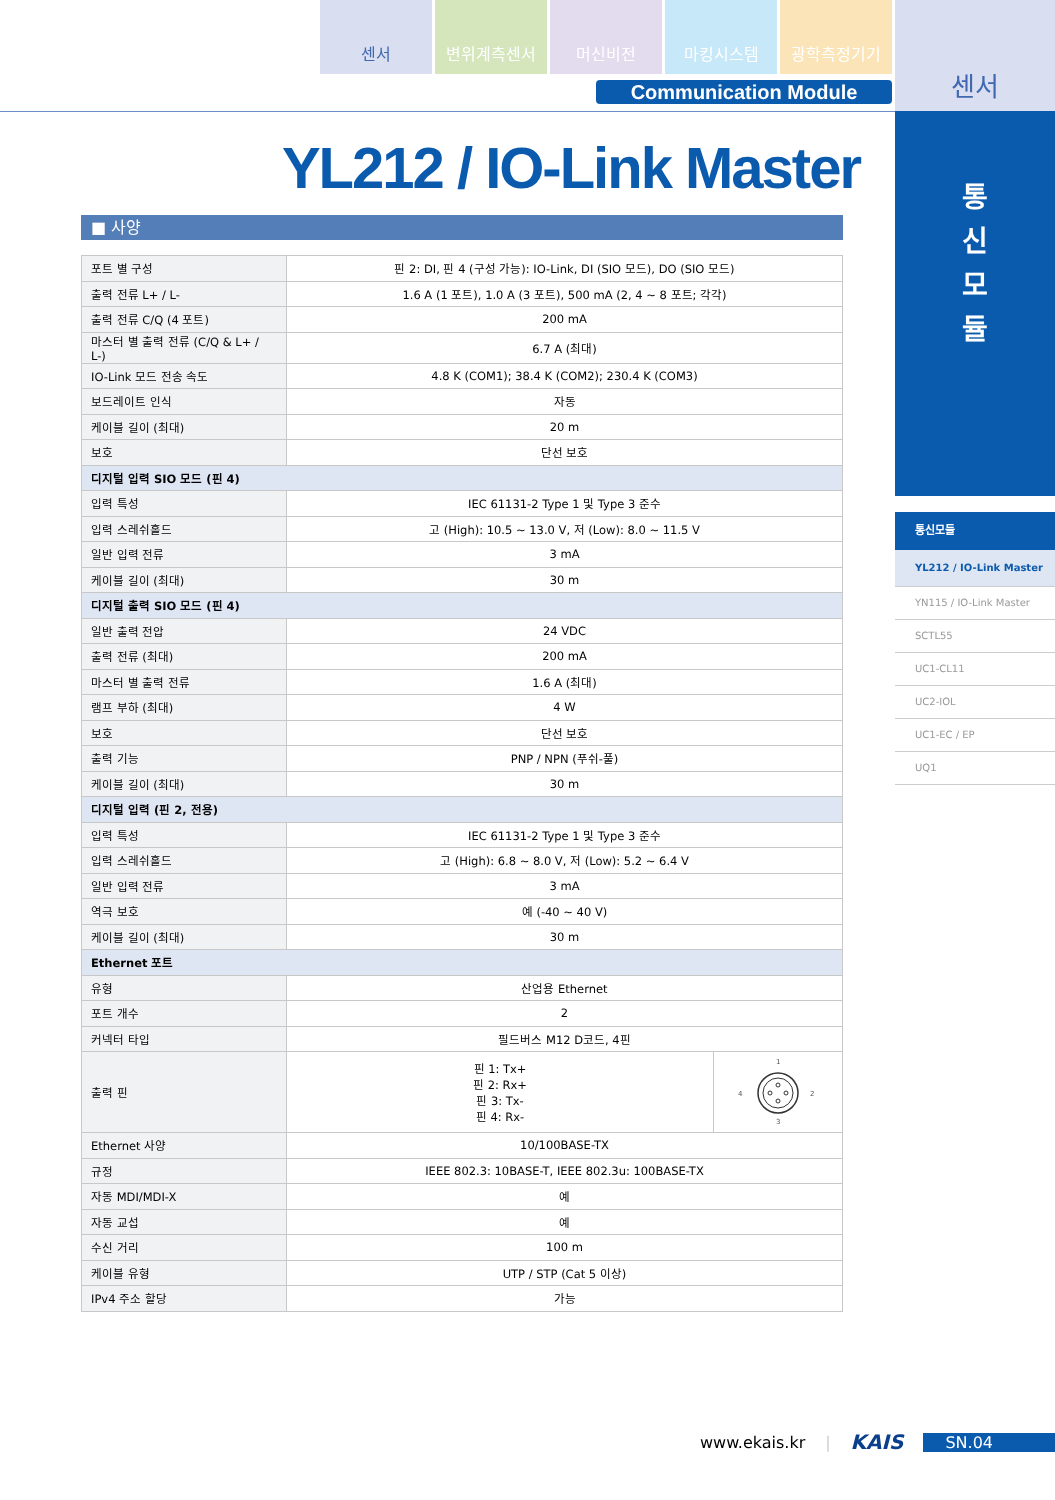센서 변위계측센서 머신비전 마킹시스템 광학측정기기
Communication Module
센서
통
신
모
듈
통신모듈
YL212 / IO-Link Master
YN115 / IO-Link Master
SCTL55
UC1-CL11
UC2-IOL
UC1-EC / EP
UQ1
YL212 / IO-Link Master
■ 사양
| 포트 별 구성 | 핀 2: DI, 핀 4 (구성 가능): IO-Link, DI (SIO 모드), DO (SIO 모드) | |
| 출력 전류 L+ / L- | 1.6 A (1 포트), 1.0 A (3 포트), 500 mA (2, 4 ~ 8 포트; 각각) | |
| 출력 전류 C/Q (4 포트) | 200 mA | |
| 마스터 별 출력 전류 (C/Q & L+ / L-) | 6.7 A (최대) | |
| IO-Link 모드 전송 속도 | 4.8 K (COM1); 38.4 K (COM2); 230.4 K (COM3) | |
| 보드레이트 인식 | 자동 | |
| 케이블 길이 (최대) | 20 m | |
| 보호 | 단선 보호 | |
| 디지털 입력 SIO 모드 (핀 4) | | |
| 입력 특성 | IEC 61131-2 Type 1 및 Type 3 준수 | |
| 입력 스레쉬홀드 | 고 (High): 10.5 ~ 13.0 V, 저 (Low): 8.0 ~ 11.5 V | |
| 일반 입력 전류 | 3 mA | |
| 케이블 길이 (최대) | 30 m | |
| 디지털 출력 SIO 모드 (핀 4) | | |
| 일반 출력 전압 | 24 VDC | |
| 출력 전류 (최대) | 200 mA | |
| 마스터 별 출력 전류 | 1.6 A (최대) | |
| 램프 부하 (최대) | 4 W | |
| 보호 | 단선 보호 | |
| 출력 기능 | PNP / NPN (푸쉬-풀) | |
| 케이블 길이 (최대) | 30 m | |
| 디지털 입력 (핀 2, 전용) | | |
| 입력 특성 | IEC 61131-2 Type 1 및 Type 3 준수 | |
| 입력 스레쉬홀드 | 고 (High): 6.8 ~ 8.0 V, 저 (Low): 5.2 ~ 6.4 V | |
| 일반 입력 전류 | 3 mA | |
| 역극 보호 | 예 (-40 ~ 40 V) | |
| 케이블 길이 (최대) | 30 m | |
| Ethernet 포트 | | |
| 유형 | 산업용 Ethernet | |
| 포트 개수 | 2 | |
| 커넥터 타입 | 필드버스 M12 D코드, 4핀 | |
| 출력 핀 | 핀 1: Tx+ 핀 2: Rx+ 핀 3: Tx- 핀 4: Rx- | 1 4 2 3 |
| Ethernet 사양 | 10/100BASE-TX | |
| 규정 | IEEE 802.3: 10BASE-T, IEEE 802.3u: 100BASE-TX | |
| 자동 MDI/MDI-X | 예 | |
| 자동 교섭 | 예 | |
| 수신 거리 | 100 m | |
| 케이블 유형 | UTP / STP (Cat 5 이상) | |
| IPv4 주소 할당 | 가능 | |
www.ekais.kr | KAIS SN.04